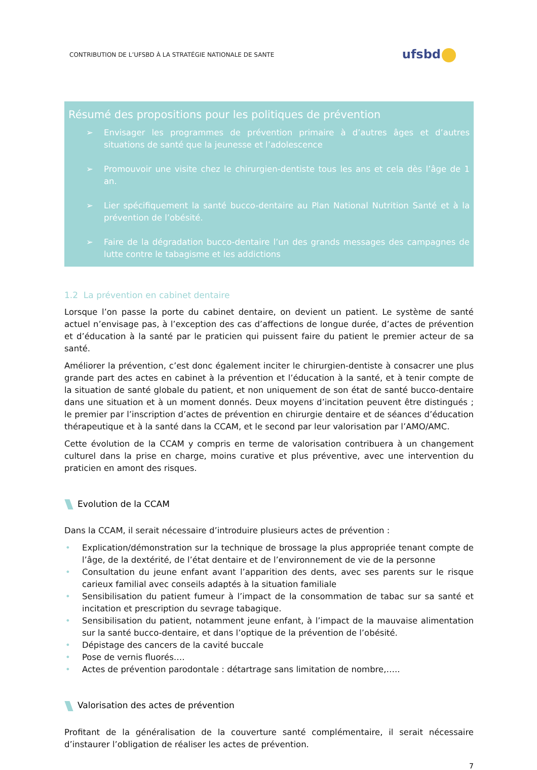CONTRIBUTION DE L’UFSBD À LA STRATÉGIE NATIONALE DE SANTE
ufsbd
Résumé des propositions pour les politiques de prévention
➢ Envisager les programmes de prévention primaire à d’autres âges et d’autres situations de santé que la jeunesse et l’adolescence
➢ Promouvoir une visite chez le chirurgien-dentiste tous les ans et cela dès l’âge de 1 an.
➢ Lier spécifiquement la santé bucco-dentaire au Plan National Nutrition Santé et à la prévention de l’obésité.
➢ Faire de la dégradation bucco-dentaire l’un des grands messages des campagnes de lutte contre le tabagisme et les addictions
1.2 La prévention en cabinet dentaire
Lorsque l’on passe la porte du cabinet dentaire, on devient un patient. Le système de santé actuel n’envisage pas, à l’exception des cas d’affections de longue durée, d’actes de prévention et d’éducation à la santé par le praticien qui puissent faire du patient le premier acteur de sa santé.
Améliorer la prévention, c’est donc également inciter le chirurgien-dentiste à consacrer une plus grande part des actes en cabinet à la prévention et l’éducation à la santé, et à tenir compte de la situation de santé globale du patient, et non uniquement de son état de santé bucco-dentaire dans une situation et à un moment donnés. Deux moyens d’incitation peuvent être distingués ; le premier par l’inscription d’actes de prévention en chirurgie dentaire et de séances d’éducation thérapeutique et à la santé dans la CCAM, et le second par leur valorisation par l’AMO/AMC.
Cette évolution de la CCAM y compris en terme de valorisation contribuera à un changement culturel dans la prise en charge, moins curative et plus préventive, avec une intervention du praticien en amont des risques.
Evolution de la CCAM
Dans la CCAM, il serait nécessaire d’introduire plusieurs actes de prévention :
• Explication/démonstration sur la technique de brossage la plus appropriée tenant compte de l’âge, de la dextérité, de l’état dentaire et de l’environnement de vie de la personne
• Consultation du jeune enfant avant l’apparition des dents, avec ses parents sur le risque carieux familial avec conseils adaptés à la situation familiale
• Sensibilisation du patient fumeur à l’impact de la consommation de tabac sur sa santé et incitation et prescription du sevrage tabagique.
• Sensibilisation du patient, notamment jeune enfant, à l’impact de la mauvaise alimentation sur la santé bucco-dentaire, et dans l’optique de la prévention de l’obésité.
• Dépistage des cancers de la cavité buccale
• Pose de vernis fluorés….
• Actes de prévention parodontale : détartrage sans limitation de nombre,…..
Valorisation des actes de prévention
Profitant de la généralisation de la couverture santé complémentaire, il serait nécessaire d’instaurer l’obligation de réaliser les actes de prévention.
7